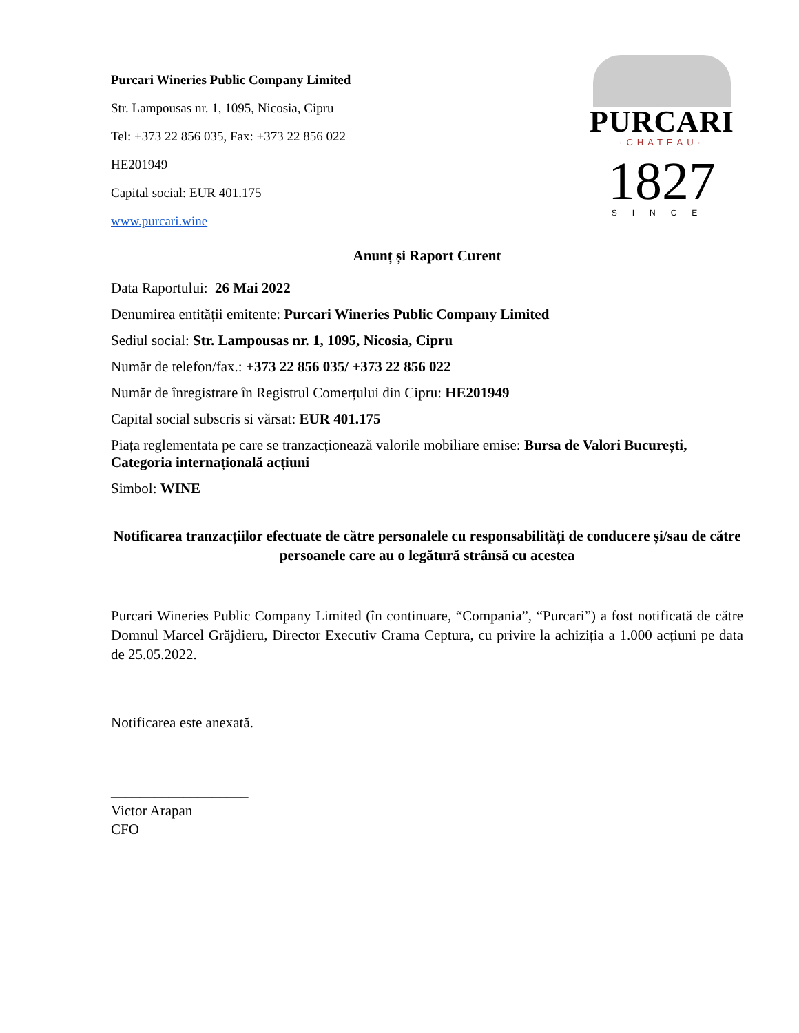Purcari Wineries Public Company Limited
Str. Lampousas nr. 1, 1095, Nicosia, Cipru
Tel: +373 22 856 035, Fax: +373 22 856 022
HE201949
Capital social: EUR 401.175
www.purcari.wine
PURCARI
·CHATEAU·
1827
SINCE
Anunț și Raport Curent
Data Raportului: 26 Mai 2022
Denumirea entității emitente: Purcari Wineries Public Company Limited
Sediul social: Str. Lampousas nr. 1, 1095, Nicosia, Cipru
Număr de telefon/fax.: +373 22 856 035/ +373 22 856 022
Număr de înregistrare în Registrul Comerțului din Cipru: HE201949
Capital social subscris si vărsat: EUR 401.175
Piața reglementata pe care se tranzacționează valorile mobiliare emise: Bursa de Valori București, Categoria internațională acțiuni
Simbol: WINE
Notificarea tranzacțiilor efectuate de către personalele cu responsabilități de conducere și/sau de către persoanele care au o legătură strânsă cu acestea
Purcari Wineries Public Company Limited (în continuare, “Compania”, “Purcari”) a fost notificată de către Domnul Marcel Grăjdieru, Director Executiv Crama Ceptura, cu privire la achiziția a 1.000 acțiuni pe data de 25.05.2022.
Notificarea este anexată.
___________________
Victor Arapan
CFO